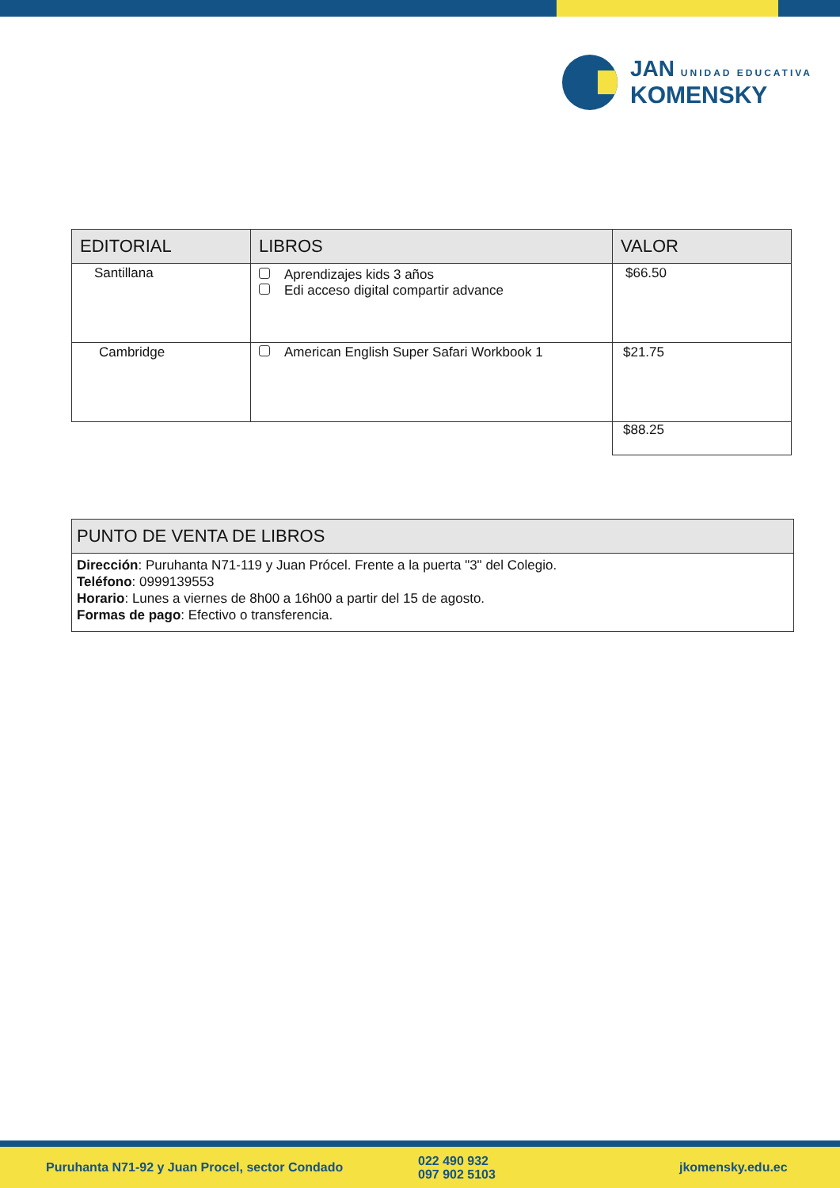JAN UNIDAD EDUCATIVA
KOMENSKY
| EDITORIAL | LIBROS | VALOR |
| --- | --- | --- |
| Santillana | Aprendizajes kids 3 años Edi acceso digital compartir advance | $66.50 |
| Cambridge | American English Super Safari Workbook 1 | $21.75 |
| | | $88.25 |
| PUNTO DE VENTA DE LIBROS |
| --- |
| Dirección : Puruhanta N71-119 y Juan Prócel. Frente a la puerta "3" del Colegio. Teléfono : 0999139553 Horario : Lunes a viernes de 8h00 a 16h00 a partir del 15 de agosto. Formas de pago : Efectivo o transferencia. |
Puruhanta N71-92 y Juan Procel, sector Condado 022 490 932
097 902 5103 jkomensky.edu.ec